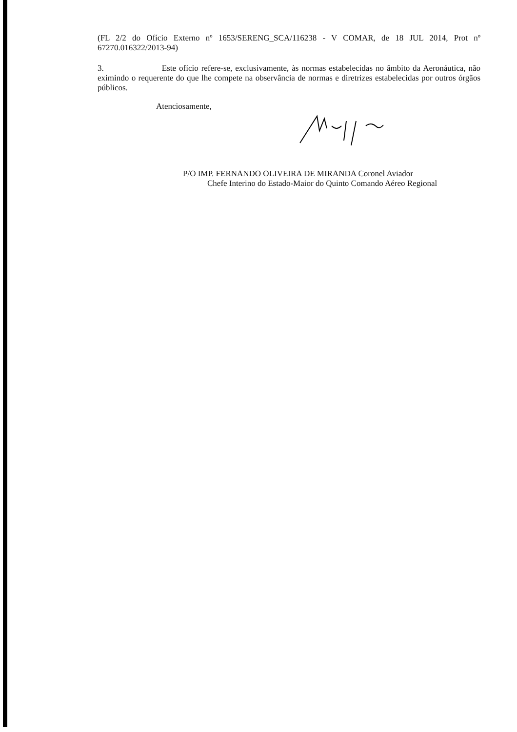(FL 2/2 do Ofício Externo nº 1653/SERENG_SCA/116238 - V COMAR, de 18 JUL 2014, Prot nº 67270.016322/2013-94)
3. Este ofício refere-se, exclusivamente, às normas estabelecidas no âmbito da Aeronáutica, não eximindo o requerente do que lhe compete na observância de normas e diretrizes estabelecidas por outros órgãos públicos.
Atenciosamente,
P/O IMP. FERNANDO OLIVEIRA DE MIRANDA Coronel Aviador
Chefe Interino do Estado-Maior do Quinto Comando Aéreo Regional